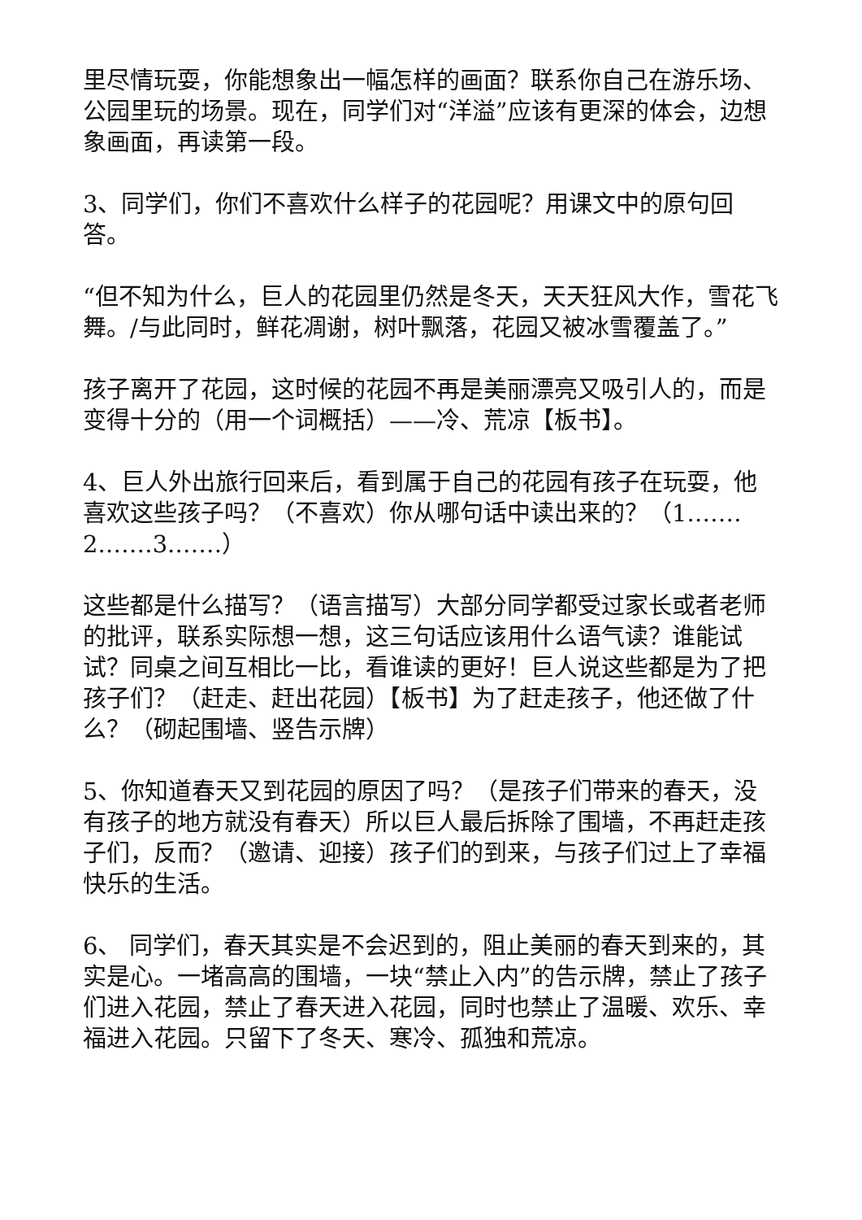里尽情玩耍，你能想象出一幅怎样的画面？联系你自己在游乐场、公园里玩的场景。现在，同学们对“洋溢”应该有更深的体会，边想象画面，再读第一段。
3、同学们，你们不喜欢什么样子的花园呢？用课文中的原句回答。
“但不知为什么，巨人的花园里仍然是冬天，天天狂风大作，雪花飞舞。/与此同时，鲜花凋谢，树叶飘落，花园又被冰雪覆盖了。”
孩子离开了花园，这时候的花园不再是美丽漂亮又吸引人的，而是变得十分的（用一个词概括）——冷、荒凉【板书】。
4、巨人外出旅行回来后，看到属于自己的花园有孩子在玩耍，他喜欢这些孩子吗？（不喜欢）你从哪句话中读出来的？（1.……2.……3.……）
这些都是什么描写？（语言描写）大部分同学都受过家长或者老师的批评，联系实际想一想，这三句话应该用什么语气读？谁能试试？同桌之间互相比一比，看谁读的更好！巨人说这些都是为了把孩子们？（赶走、赶出花园）【板书】为了赶走孩子，他还做了什么？（砌起围墙、竖告示牌）
5、你知道春天又到花园的原因了吗？（是孩子们带来的春天，没有孩子的地方就没有春天）所以巨人最后拆除了围墙，不再赶走孩子们，反而？（邀请、迎接）孩子们的到来，与孩子们过上了幸福快乐的生活。
6、 同学们，春天其实是不会迟到的，阻止美丽的春天到来的，其实是心。一堵高高的围墙，一块“禁止入内”的告示牌，禁止了孩子们进入花园，禁止了春天进入花园，同时也禁止了温暖、欢乐、幸福进入花园。只留下了冬天、寒冷、孤独和荒凉。